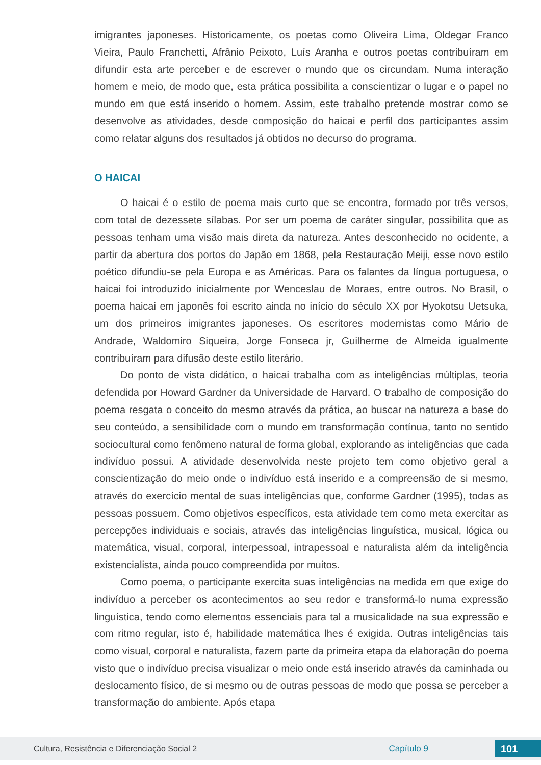imigrantes japoneses. Historicamente, os poetas como Oliveira Lima, Oldegar Franco Vieira, Paulo Franchetti, Afrânio Peixoto, Luís Aranha e outros poetas contribuíram em difundir esta arte perceber e de escrever o mundo que os circundam. Numa interação homem e meio, de modo que, esta prática possibilita a conscientizar o lugar e o papel no mundo em que está inserido o homem. Assim, este trabalho pretende mostrar como se desenvolve as atividades, desde composição do haicai e perfil dos participantes assim como relatar alguns dos resultados já obtidos no decurso do programa.
O HAICAI
O haicai é o estilo de poema mais curto que se encontra, formado por três versos, com total de dezessete sílabas. Por ser um poema de caráter singular, possibilita que as pessoas tenham uma visão mais direta da natureza. Antes desconhecido no ocidente, a partir da abertura dos portos do Japão em 1868, pela Restauração Meiji, esse novo estilo poético difundiu-se pela Europa e as Américas. Para os falantes da língua portuguesa, o haicai foi introduzido inicialmente por Wenceslau de Moraes, entre outros. No Brasil, o poema haicai em japonês foi escrito ainda no início do século XX por Hyokotsu Uetsuka, um dos primeiros imigrantes japoneses. Os escritores modernistas como Mário de Andrade, Waldomiro Siqueira, Jorge Fonseca jr, Guilherme de Almeida igualmente contribuíram para difusão deste estilo literário.
Do ponto de vista didático, o haicai trabalha com as inteligências múltiplas, teoria defendida por Howard Gardner da Universidade de Harvard. O trabalho de composição do poema resgata o conceito do mesmo através da prática, ao buscar na natureza a base do seu conteúdo, a sensibilidade com o mundo em transformação contínua, tanto no sentido sociocultural como fenômeno natural de forma global, explorando as inteligências que cada indivíduo possui. A atividade desenvolvida neste projeto tem como objetivo geral a conscientização do meio onde o indivíduo está inserido e a compreensão de si mesmo, através do exercício mental de suas inteligências que, conforme Gardner (1995), todas as pessoas possuem. Como objetivos específicos, esta atividade tem como meta exercitar as percepções individuais e sociais, através das inteligências linguística, musical, lógica ou matemática, visual, corporal, interpessoal, intrapessoal e naturalista além da inteligência existencialista, ainda pouco compreendida por muitos.
Como poema, o participante exercita suas inteligências na medida em que exige do indivíduo a perceber os acontecimentos ao seu redor e transformá-lo numa expressão linguística, tendo como elementos essenciais para tal a musicalidade na sua expressão e com ritmo regular, isto é, habilidade matemática lhes é exigida. Outras inteligências tais como visual, corporal e naturalista, fazem parte da primeira etapa da elaboração do poema visto que o indivíduo precisa visualizar o meio onde está inserido através da caminhada ou deslocamento físico, de si mesmo ou de outras pessoas de modo que possa se perceber a transformação do ambiente. Após etapa
Cultura, Resistência e Diferenciação Social 2 Capítulo 9 101